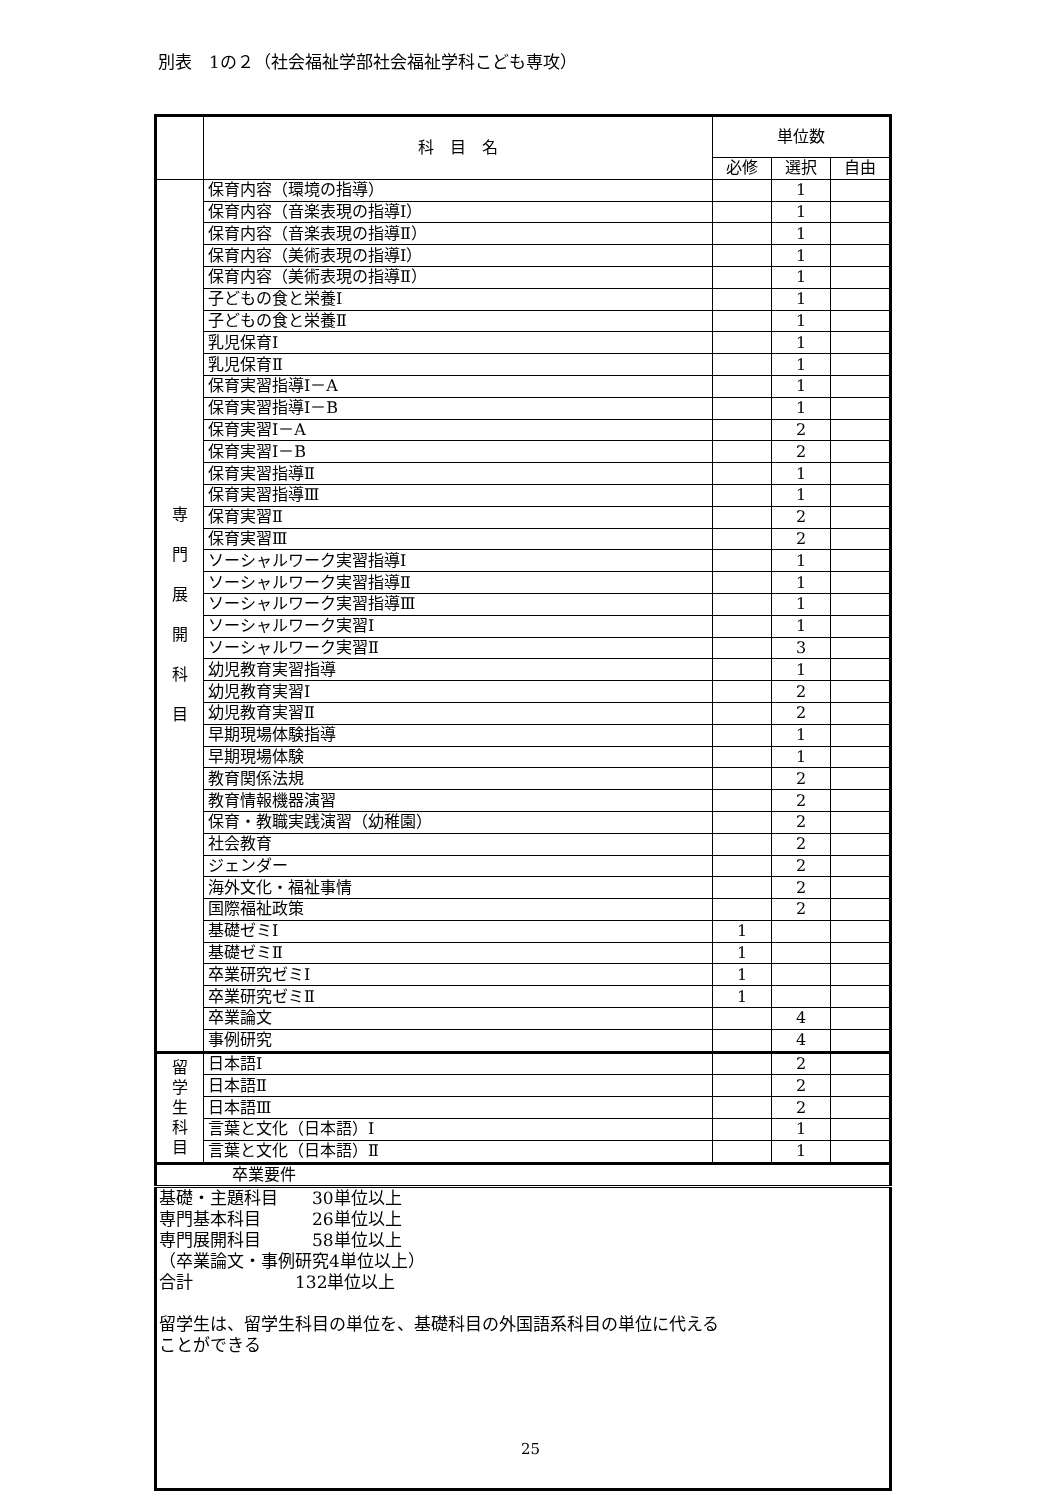別表　1の２（社会福祉学部社会福祉学科こども専攻）
| | 科 目 名 | 単位数 | | |
| --- | --- | --- | --- | --- |
| | | 必修 | 選択 | 自由 |
| 専 門 展 開 科 目 | 保育内容（環境の指導） | | 1 | |
| | 保育内容（音楽表現の指導Ⅰ） | | 1 | |
| | 保育内容（音楽表現の指導Ⅱ） | | 1 | |
| | 保育内容（美術表現の指導Ⅰ） | | 1 | |
| | 保育内容（美術表現の指導Ⅱ） | | 1 | |
| | 子どもの食と栄養Ⅰ | | 1 | |
| | 子どもの食と栄養Ⅱ | | 1 | |
| | 乳児保育Ⅰ | | 1 | |
| | 乳児保育Ⅱ | | 1 | |
| | 保育実習指導Ⅰ－A | | 1 | |
| | 保育実習指導Ⅰ－B | | 1 | |
| | 保育実習Ⅰ－A | | 2 | |
| | 保育実習Ⅰ－B | | 2 | |
| | 保育実習指導Ⅱ | | 1 | |
| | 保育実習指導Ⅲ | | 1 | |
| | 保育実習Ⅱ | | 2 | |
| | 保育実習Ⅲ | | 2 | |
| | ソーシャルワーク実習指導Ⅰ | | 1 | |
| | ソーシャルワーク実習指導Ⅱ | | 1 | |
| | ソーシャルワーク実習指導Ⅲ | | 1 | |
| | ソーシャルワーク実習Ⅰ | | 1 | |
| | ソーシャルワーク実習Ⅱ | | 3 | |
| | 幼児教育実習指導 | | 1 | |
| | 幼児教育実習Ⅰ | | 2 | |
| | 幼児教育実習Ⅱ | | 2 | |
| | 早期現場体験指導 | | 1 | |
| | 早期現場体験 | | 1 | |
| | 教育関係法規 | | 2 | |
| | 教育情報機器演習 | | 2 | |
| | 保育・教職実践演習（幼稚園） | | 2 | |
| | 社会教育 | | 2 | |
| | ジェンダー | | 2 | |
| | 海外文化・福祉事情 | | 2 | |
| | 国際福祉政策 | | 2 | |
| | 基礎ゼミⅠ | 1 | | |
| | 基礎ゼミⅡ | 1 | | |
| | 卒業研究ゼミⅠ | 1 | | |
| | 卒業研究ゼミⅡ | 1 | | |
| | 卒業論文 | | 4 | |
| | 事例研究 | | 4 | |
| 留 学 生 科 目 | 日本語Ⅰ | | 2 | |
| | 日本語Ⅱ | | 2 | |
| | 日本語Ⅲ | | 2 | |
| | 言葉と文化（日本語）Ⅰ | | 1 | |
| | 言葉と文化（日本語）Ⅱ | | 1 | |
| 卒業要件 | | | | |
| 基礎・主題科目 30単位以上 専門基本科目 26単位以上 専門展開科目 58単位以上 （卒業論文・事例研究4単位以上） 合計 132単位以上 留学生は、留学生科目の単位を、基礎科目の外国語系科目の単位に代える ことができる | | | | |
25